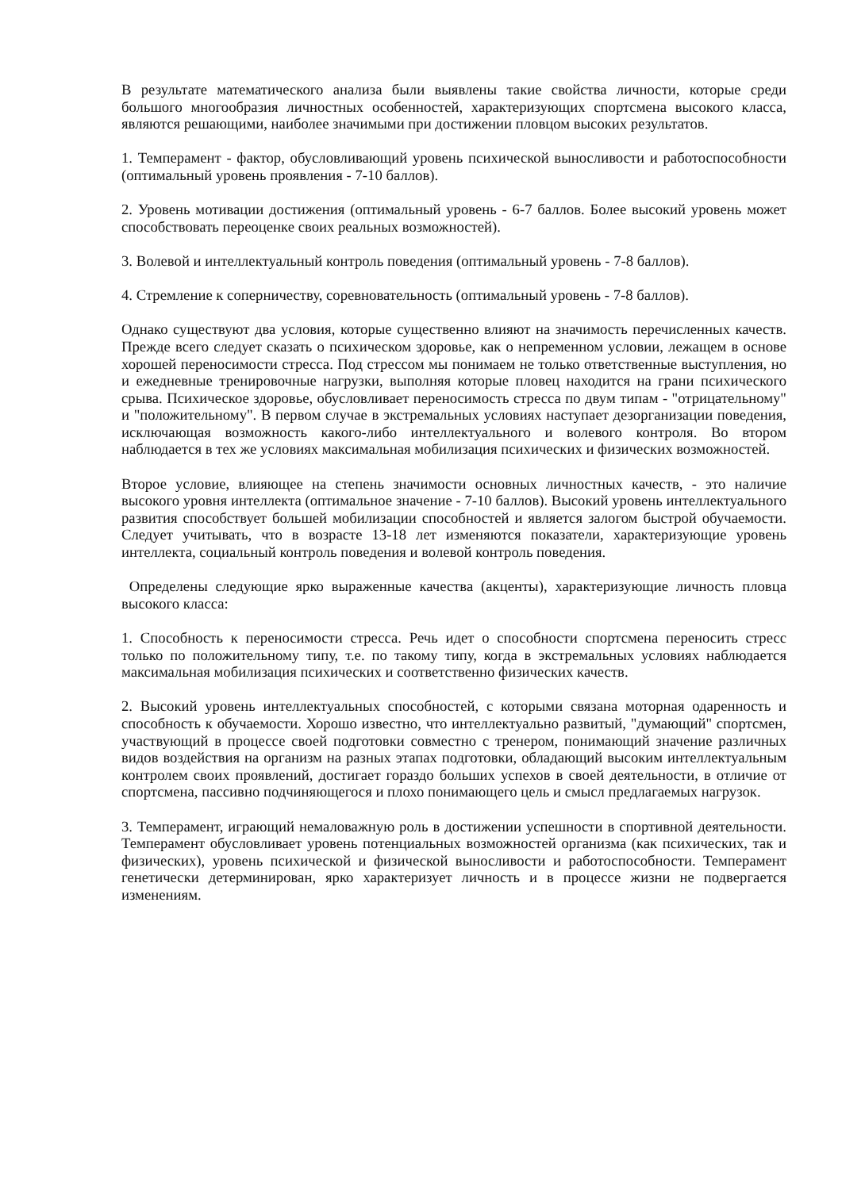В результате математического анализа были выявлены такие свойства личности, которые среди большого многообразия личностных особенностей, характеризующих спортсмена высокого класса, являются решающими, наиболее значимыми при достижении пловцом высоких результатов.
1. Темперамент - фактор, обусловливающий уровень психической выносливости и работоспособности (оптимальный уровень проявления - 7-10 баллов).
2. Уровень мотивации достижения (оптимальный уровень - 6-7 баллов. Более высокий уровень может способствовать переоценке своих реальных возможностей).
3. Волевой и интеллектуальный контроль поведения (оптимальный уровень - 7-8 баллов).
4. Стремление к соперничеству, соревновательность (оптимальный уровень - 7-8 баллов).
Однако существуют два условия, которые существенно влияют на значимость перечисленных качеств. Прежде всего следует сказать о психическом здоровье, как о непременном условии, лежащем в основе хорошей переносимости стресса. Под стрессом мы понимаем не только ответственные выступления, но и ежедневные тренировочные нагрузки, выполняя которые пловец находится на грани психического срыва. Психическое здоровье, обусловливает переносимость стресса по двум типам - "отрицательному" и "положительному". В первом случае в экстремальных условиях наступает дезорганизации поведения, исключающая возможность какого-либо интеллектуального и волевого контроля. Во втором наблюдается в тех же условиях максимальная мобилизация психических и физических возможностей.
Второе условие, влияющее на степень значимости основных личностных качеств, - это наличие высокого уровня интеллекта (оптимальное значение - 7-10 баллов). Высокий уровень интеллектуального развития способствует большей мобилизации способностей и является залогом быстрой обучаемости. Следует учитывать, что в возрасте 13-18 лет изменяются показатели, характеризующие уровень интеллекта, социальный контроль поведения и волевой контроль поведения.
Определены следующие ярко выраженные качества (акценты), характеризующие личность пловца высокого класса:
1. Способность к переносимости стресса. Речь идет о способности спортсмена переносить стресс только по положительному типу, т.е. по такому типу, когда в экстремальных условиях наблюдается максимальная мобилизация психических и соответственно физических качеств.
2. Высокий уровень интеллектуальных способностей, с которыми связана моторная одаренность и способность к обучаемости. Хорошо известно, что интеллектуально развитый, "думающий" спортсмен, участвующий в процессе своей подготовки совместно с тренером, понимающий значение различных видов воздействия на организм на разных этапах подготовки, обладающий высоким интеллектуальным контролем своих проявлений, достигает гораздо больших успехов в своей деятельности, в отличие от спортсмена, пассивно подчиняющегося и плохо понимающего цель и смысл предлагаемых нагрузок.
3. Темперамент, играющий немаловажную роль в достижении успешности в спортивной деятельности. Темперамент обусловливает уровень потенциальных возможностей организма (как психических, так и физических), уровень психической и физической выносливости и работоспособности. Темперамент генетически детерминирован, ярко характеризует личность и в процессе жизни не подвергается изменениям.